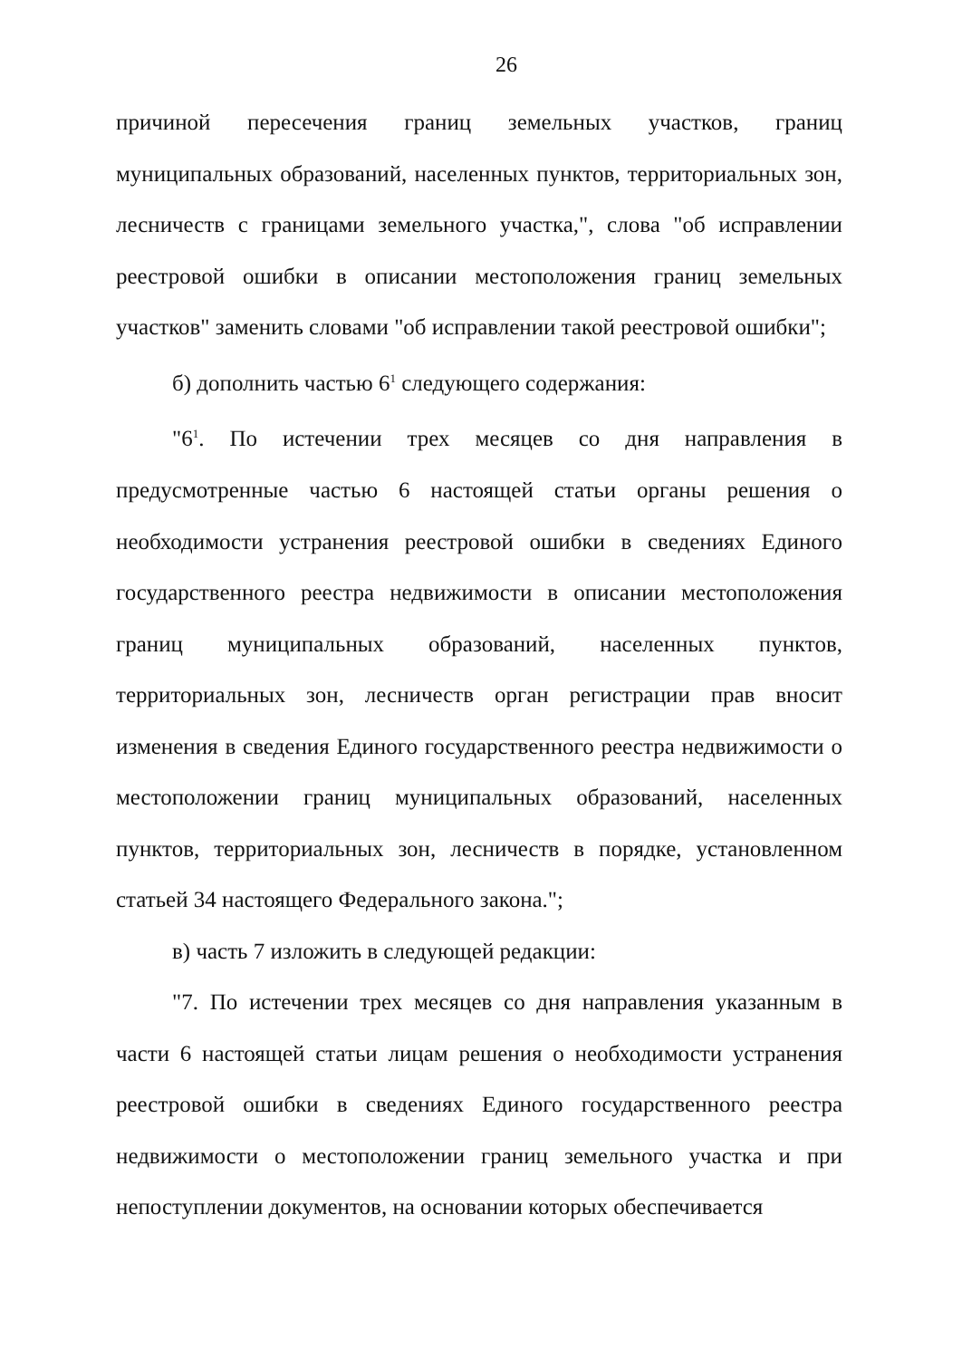26
причиной пересечения границ земельных участков, границ муниципальных образований, населенных пунктов, территориальных зон, лесничеств с границами земельного участка,", слова "об исправлении реестровой ошибки в описании местоположения границ земельных участков" заменить словами "об исправлении такой реестровой ошибки";
б) дополнить частью 6<sup>1</sup> следующего содержания:
"6<sup>1</sup>. По истечении трех месяцев со дня направления в предусмотренные частью 6 настоящей статьи органы решения о необходимости устранения реестровой ошибки в сведениях Единого государственного реестра недвижимости в описании местоположения границ муниципальных образований, населенных пунктов, территориальных зон, лесничеств орган регистрации прав вносит изменения в сведения Единого государственного реестра недвижимости о местоположении границ муниципальных образований, населенных пунктов, территориальных зон, лесничеств в порядке, установленном статьей 34 настоящего Федерального закона.";
в) часть 7 изложить в следующей редакции:
"7. По истечении трех месяцев со дня направления указанным в части 6 настоящей статьи лицам решения о необходимости устранения реестровой ошибки в сведениях Единого государственного реестра недвижимости о местоположении границ земельного участка и при непоступлении документов, на основании которых обеспечивается